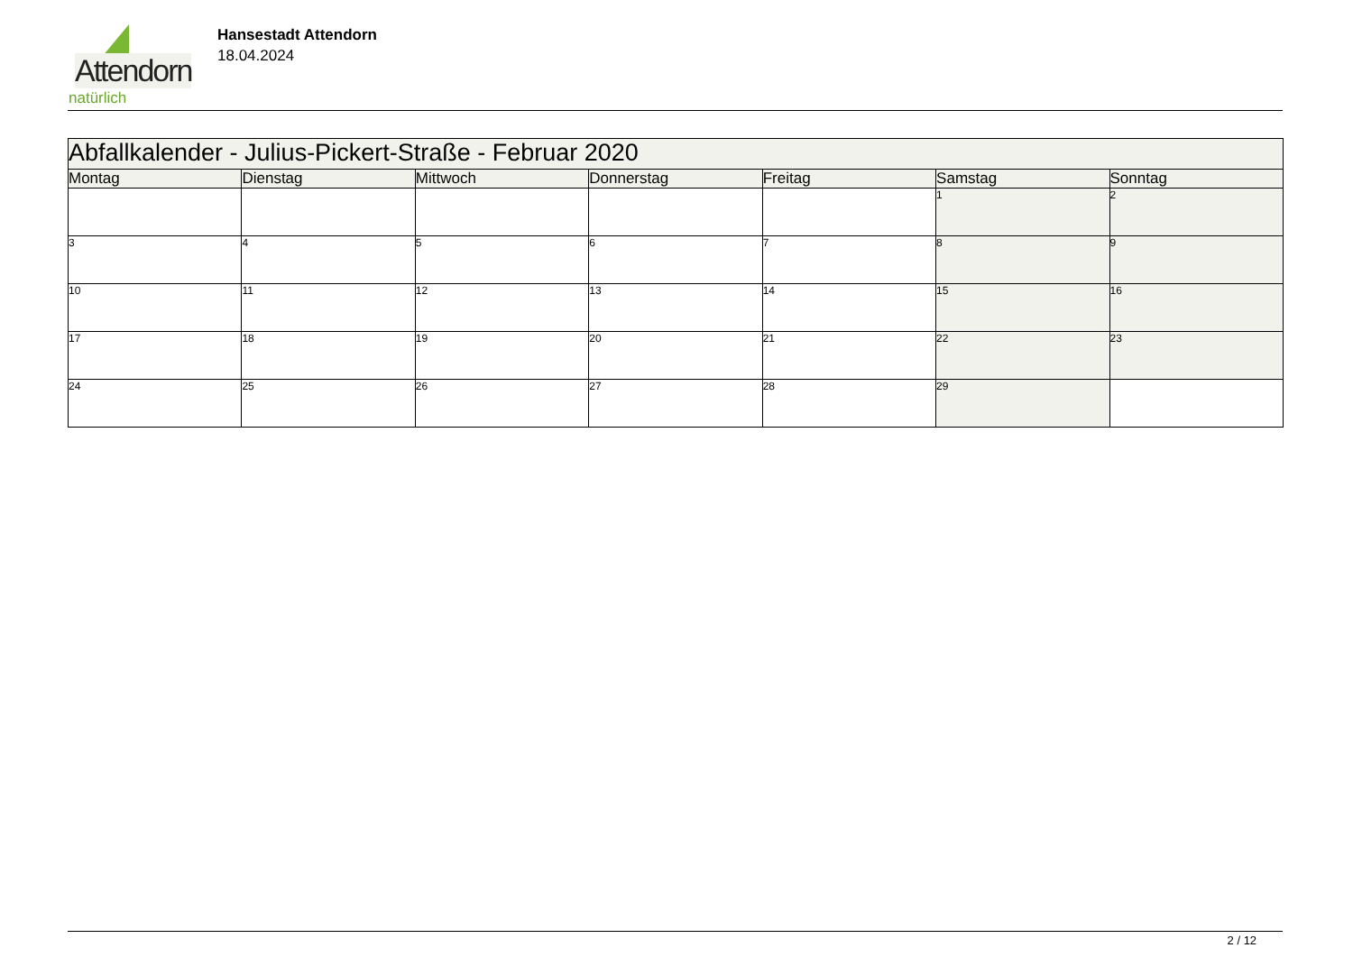Attendorn
natürlich
Hansestadt Attendorn
18.04.2024
| Abfallkalender - Julius-Pickert-Straße - Februar 2020 | | | | | | |
| Montag | Dienstag | Mittwoch | Donnerstag | Freitag | Samstag | Sonntag |
| | | | | | 1 | 2 |
| 3 | 4 | 5 | 6 | 7 | 8 | 9 |
| 10 | 11 | 12 | 13 | 14 | 15 | 16 |
| 17 | 18 | 19 | 20 | 21 | 22 | 23 |
| 24 | 25 | 26 | 27 | 28 | 29 | |
2 / 12